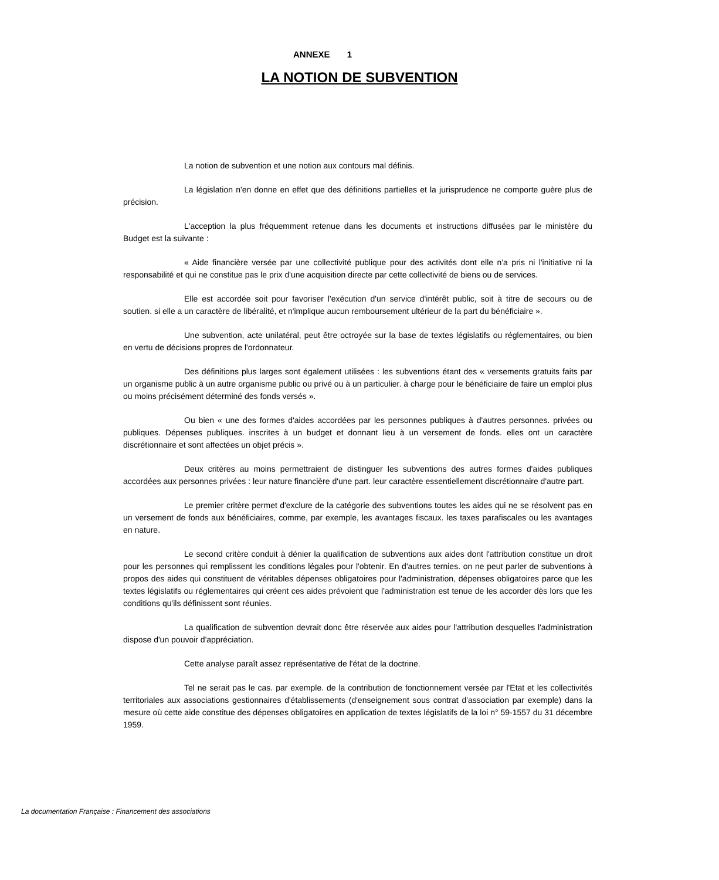ANNEXE 1
LA NOTION DE SUBVENTION
La notion de subvention et une notion aux contours mal définis.
La législation n'en donne en effet que des définitions partielles et la jurisprudence ne comporte guère plus de précision.
L'acception la plus fréquemment retenue dans les documents et instructions diffusées par le ministère du Budget est la suivante :
« Aide financière versée par une collectivité publique pour des activités dont elle n'a pris ni l'initiative ni la responsabilité et qui ne constitue pas le prix d'une acquisition directe par cette collectivité de biens ou de services.
Elle est accordée soit pour favoriser l'exécution d'un service d'intérêt public, soit à titre de secours ou de soutien. si elle a un caractère de libéralité, et n'implique aucun remboursement ultérieur de la part du bénéficiaire ».
Une subvention, acte unilatéral, peut être octroyée sur la base de textes législatifs ou réglementaires, ou bien en vertu de décisions propres de l'ordonnateur.
Des définitions plus larges sont également utilisées : les subventions étant des « versements gratuits faits par un organisme public à un autre organisme public ou privé ou à un particulier. à charge pour le bénéficiaire de faire un emploi plus ou moins précisément déterminé des fonds versés ».
Ou bien « une des formes d'aides accordées par les personnes publiques à d'autres personnes. privées ou publiques. Dépenses publiques. inscrites à un budget et donnant lieu à un versement de fonds. elles ont un caractère discrétionnaire et sont affectées un objet précis ».
Deux critères au moins permettraient de distinguer les subventions des autres formes d'aides publiques accordées aux personnes privées : leur nature financière d'une part. leur caractère essentiellement discrétionnaire d'autre part.
Le premier critère permet d'exclure de la catégorie des subventions toutes les aides qui ne se résolvent pas en un versement de fonds aux bénéficiaires, comme, par exemple, les avantages fiscaux. les taxes parafiscales ou les avantages en nature.
Le second critère conduit à dénier la qualification de subventions aux aides dont l'attribution constitue un droit pour les personnes qui remplissent les conditions légales pour l'obtenir. En d'autres ternies. on ne peut parler de subventions à propos des aides qui constituent de véritables dépenses obligatoires pour l'administration, dépenses obligatoires parce que les textes législatifs ou réglementaires qui créent ces aides prévoient que l'administration est tenue de les accorder dès lors que les conditions qu'ils définissent sont réunies.
La qualification de subvention devrait donc être réservée aux aides pour l'attribution desquelles l'administration dispose d'un pouvoir d'appréciation.
Cette analyse paraît assez représentative de l'état de la doctrine.
Tel ne serait pas le cas. par exemple. de la contribution de fonctionnement versée par l'Etat et les collectivités territoriales aux associations gestionnaires d'établissements (d'enseignement sous contrat d'association par exemple) dans la mesure où cette aide constitue des dépenses obligatoires en application de textes législatifs de la loi n° 59-1557 du 31 décembre 1959.
La documentation Française : Financement des associations